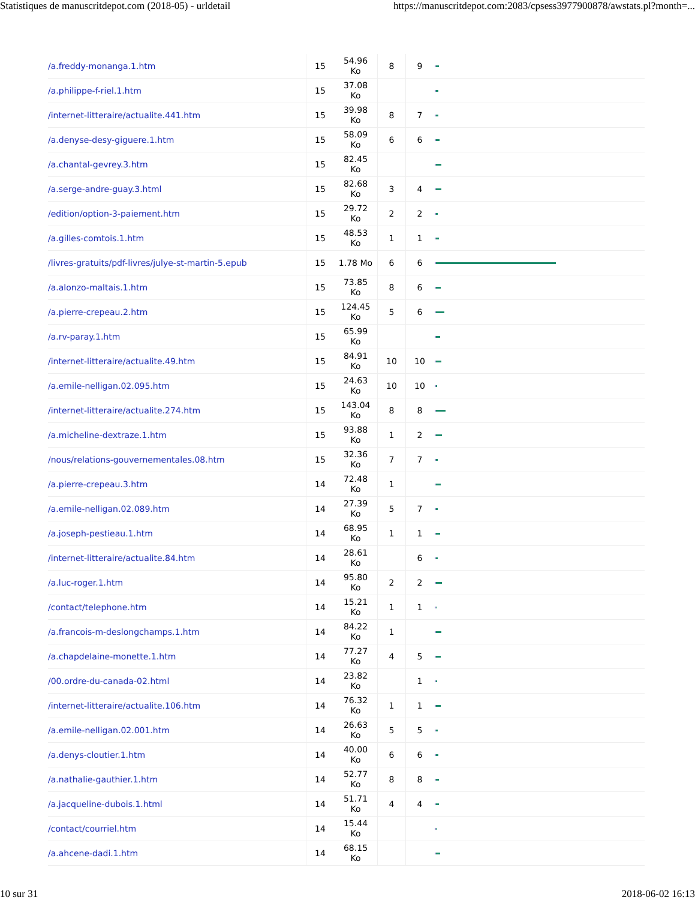Statistiques de manuscritdepot.com (2018-05) - urldetail https://manuscritdepot.com:2083/cpsess3977900878/awstats.pl?month=...
| /a.freddy-monanga.1.htm | 15 | 54.96 Ko | 8 | 9 | |
| /a.philippe-f-riel.1.htm | 15 | 37.08 Ko | | | |
| /internet-litteraire/actualite.441.htm | 15 | 39.98 Ko | 8 | 7 | |
| /a.denyse-desy-giguere.1.htm | 15 | 58.09 Ko | 6 | 6 | |
| /a.chantal-gevrey.3.htm | 15 | 82.45 Ko | | | |
| /a.serge-andre-guay.3.html | 15 | 82.68 Ko | 3 | 4 | |
| /edition/option-3-paiement.htm | 15 | 29.72 Ko | 2 | 2 | |
| /a.gilles-comtois.1.htm | 15 | 48.53 Ko | 1 | 1 | |
| /livres-gratuits/pdf-livres/julye-st-martin-5.epub | 15 | 1.78 Mo | 6 | 6 | |
| /a.alonzo-maltais.1.htm | 15 | 73.85 Ko | 8 | 6 | |
| /a.pierre-crepeau.2.htm | 15 | 124.45 Ko | 5 | 6 | |
| /a.rv-paray.1.htm | 15 | 65.99 Ko | | | |
| /internet-litteraire/actualite.49.htm | 15 | 84.91 Ko | 10 | 10 | |
| /a.emile-nelligan.02.095.htm | 15 | 24.63 Ko | 10 | 10 | |
| /internet-litteraire/actualite.274.htm | 15 | 143.04 Ko | 8 | 8 | |
| /a.micheline-dextraze.1.htm | 15 | 93.88 Ko | 1 | 2 | |
| /nous/relations-gouvernementales.08.htm | 15 | 32.36 Ko | 7 | 7 | |
| /a.pierre-crepeau.3.htm | 14 | 72.48 Ko | 1 | | |
| /a.emile-nelligan.02.089.htm | 14 | 27.39 Ko | 5 | 7 | |
| /a.joseph-pestieau.1.htm | 14 | 68.95 Ko | 1 | 1 | |
| /internet-litteraire/actualite.84.htm | 14 | 28.61 Ko | | 6 | |
| /a.luc-roger.1.htm | 14 | 95.80 Ko | 2 | 2 | |
| /contact/telephone.htm | 14 | 15.21 Ko | 1 | 1 | |
| /a.francois-m-deslongchamps.1.htm | 14 | 84.22 Ko | 1 | | |
| /a.chapdelaine-monette.1.htm | 14 | 77.27 Ko | 4 | 5 | |
| /00.ordre-du-canada-02.html | 14 | 23.82 Ko | | 1 | |
| /internet-litteraire/actualite.106.htm | 14 | 76.32 Ko | 1 | 1 | |
| /a.emile-nelligan.02.001.htm | 14 | 26.63 Ko | 5 | 5 | |
| /a.denys-cloutier.1.htm | 14 | 40.00 Ko | 6 | 6 | |
| /a.nathalie-gauthier.1.htm | 14 | 52.77 Ko | 8 | 8 | |
| /a.jacqueline-dubois.1.html | 14 | 51.71 Ko | 4 | 4 | |
| /contact/courriel.htm | 14 | 15.44 Ko | | | |
| /a.ahcene-dadi.1.htm | 14 | 68.15 Ko | | | |
10 sur 31 2018-06-02 16:13